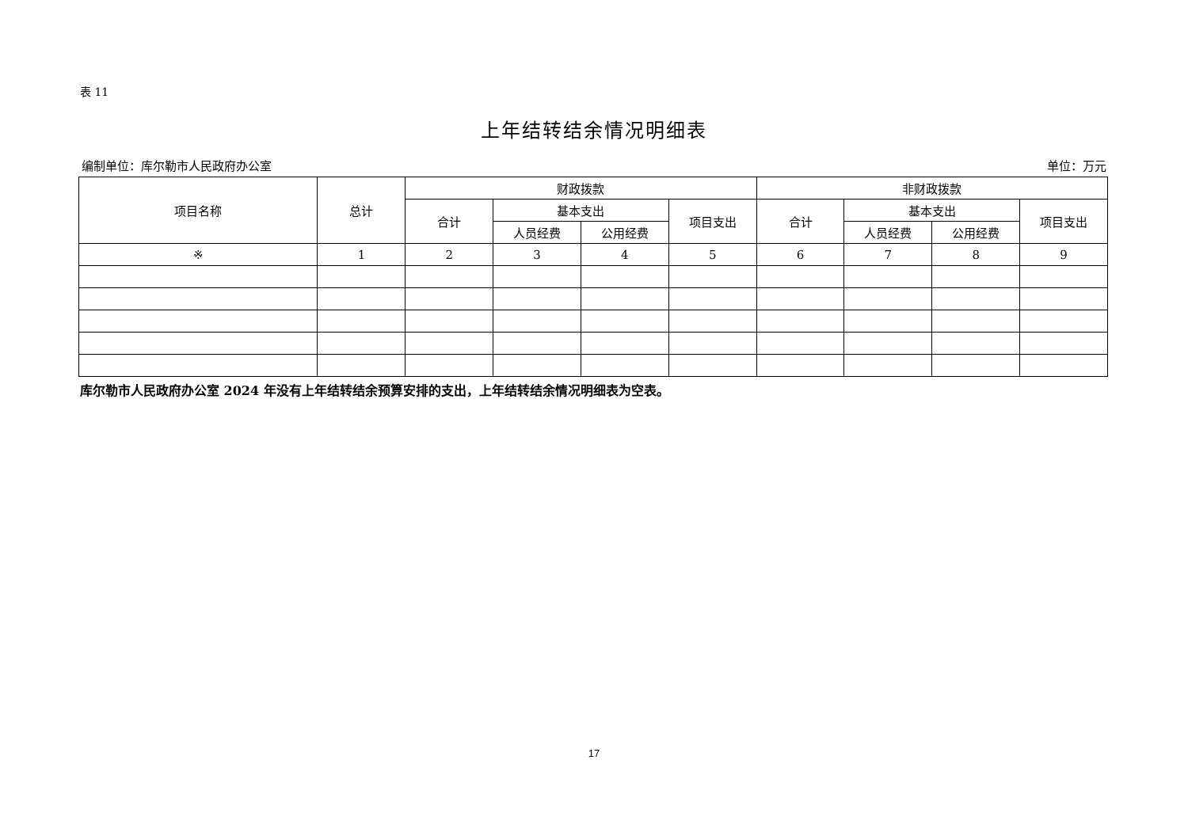表 11
上年结转结余情况明细表
编制单位：库尔勒市人民政府办公室 单位：万元
| 项目名称 | 总计 | 财政拨款 | | | | 非财政拨款 | | | |
| --- | --- | --- | --- | --- | --- | --- | --- | --- | --- |
| | | 合计 | 基本支出 | | 项目支出 | 合计 | 基本支出 | | 项目支出 |
| | | | 人员经费 | 公用经费 | | | 人员经费 | 公用经费 | |
| ※ | 1 | 2 | 3 | 4 | 5 | 6 | 7 | 8 | 9 |
库尔勒市人民政府办公室 2024 年没有上年结转结余预算安排的支出，上年结转结余情况明细表为空表。
17